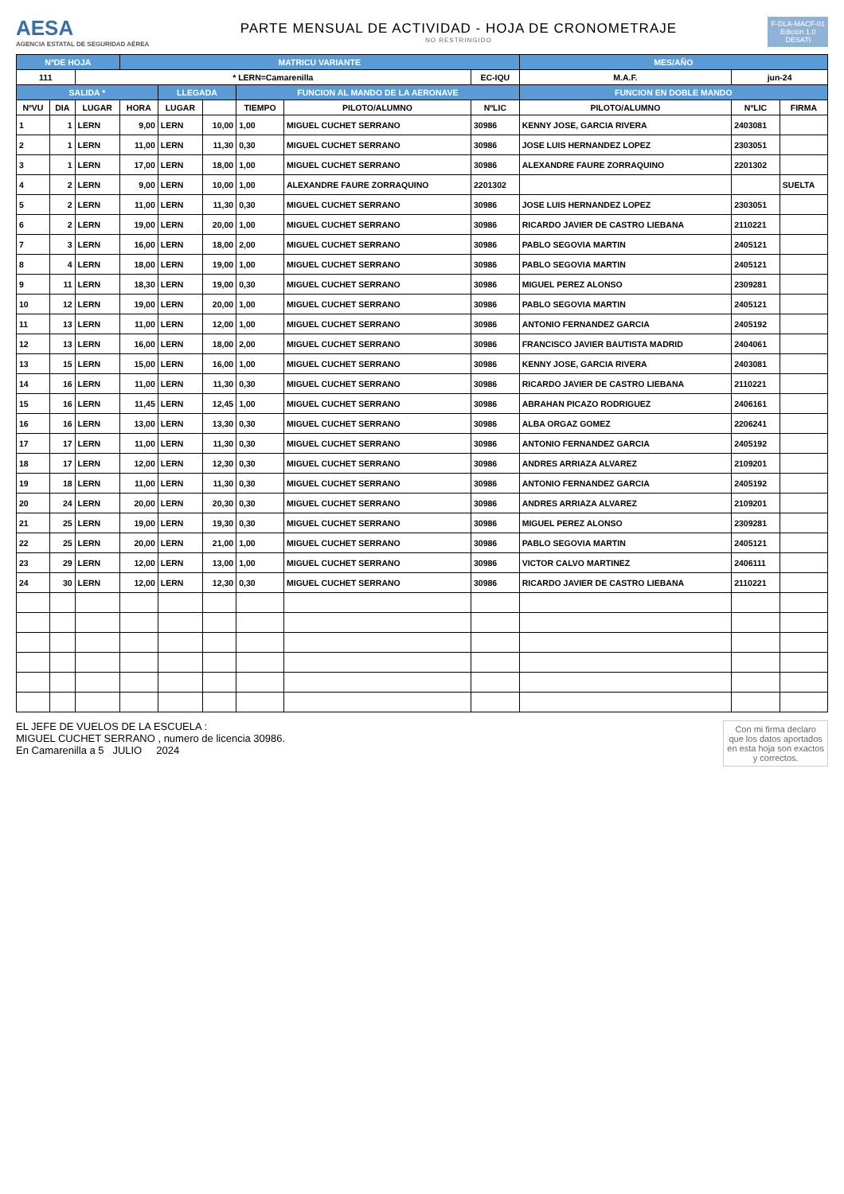AESA
AGENCIA ESTATAL DE SEGURIDAD AÉREA
PARTE MENSUAL DE ACTIVIDAD - HOJA DE CRONOMETRAJE
NO RESTRINGIDO
F-DLA-MACF-01
Edición 1.0
DESATI
| NºDE HOJA | | | MATRICU VARIANTE | | | | | | MES/AÑO | | |
| --- | --- | --- | --- | --- | --- | --- | --- | --- | --- | --- | --- |
| 111 | | * LERN=Camarenilla | | | | | | EC-IQU | M.A.F. | jun-24 | |
| SALIDA * | | | | LLEGADA | | FUNCION AL MANDO DE LA AERONAVE | | | FUNCION EN DOBLE MANDO | | |
| NºVU | DIA | LUGAR | HORA | LUGAR | | TIEMPO | PILOTO/ALUMNO | NºLIC | PILOTO/ALUMNO | NºLIC | FIRMA |
| 1 | 1 | LERN | 9,00 | LERN | 10,00 | 1,00 | MIGUEL CUCHET SERRANO | 30986 | KENNY JOSE, GARCIA RIVERA | 2403081 | |
| 2 | 1 | LERN | 11,00 | LERN | 11,30 | 0,30 | MIGUEL CUCHET SERRANO | 30986 | JOSE LUIS HERNANDEZ LOPEZ | 2303051 | |
| 3 | 1 | LERN | 17,00 | LERN | 18,00 | 1,00 | MIGUEL CUCHET SERRANO | 30986 | ALEXANDRE FAURE ZORRAQUINO | 2201302 | |
| 4 | 2 | LERN | 9,00 | LERN | 10,00 | 1,00 | ALEXANDRE FAURE ZORRAQUINO | 2201302 | | | SUELTA |
| 5 | 2 | LERN | 11,00 | LERN | 11,30 | 0,30 | MIGUEL CUCHET SERRANO | 30986 | JOSE LUIS HERNANDEZ LOPEZ | 2303051 | |
| 6 | 2 | LERN | 19,00 | LERN | 20,00 | 1,00 | MIGUEL CUCHET SERRANO | 30986 | RICARDO JAVIER DE CASTRO LIEBANA | 2110221 | |
| 7 | 3 | LERN | 16,00 | LERN | 18,00 | 2,00 | MIGUEL CUCHET SERRANO | 30986 | PABLO SEGOVIA MARTIN | 2405121 | |
| 8 | 4 | LERN | 18,00 | LERN | 19,00 | 1,00 | MIGUEL CUCHET SERRANO | 30986 | PABLO SEGOVIA MARTIN | 2405121 | |
| 9 | 11 | LERN | 18,30 | LERN | 19,00 | 0,30 | MIGUEL CUCHET SERRANO | 30986 | MIGUEL PEREZ ALONSO | 2309281 | |
| 10 | 12 | LERN | 19,00 | LERN | 20,00 | 1,00 | MIGUEL CUCHET SERRANO | 30986 | PABLO SEGOVIA MARTIN | 2405121 | |
| 11 | 13 | LERN | 11,00 | LERN | 12,00 | 1,00 | MIGUEL CUCHET SERRANO | 30986 | ANTONIO FERNANDEZ GARCIA | 2405192 | |
| 12 | 13 | LERN | 16,00 | LERN | 18,00 | 2,00 | MIGUEL CUCHET SERRANO | 30986 | FRANCISCO JAVIER BAUTISTA MADRID | 2404061 | |
| 13 | 15 | LERN | 15,00 | LERN | 16,00 | 1,00 | MIGUEL CUCHET SERRANO | 30986 | KENNY JOSE, GARCIA RIVERA | 2403081 | |
| 14 | 16 | LERN | 11,00 | LERN | 11,30 | 0,30 | MIGUEL CUCHET SERRANO | 30986 | RICARDO JAVIER DE CASTRO LIEBANA | 2110221 | |
| 15 | 16 | LERN | 11,45 | LERN | 12,45 | 1,00 | MIGUEL CUCHET SERRANO | 30986 | ABRAHAN PICAZO RODRIGUEZ | 2406161 | |
| 16 | 16 | LERN | 13,00 | LERN | 13,30 | 0,30 | MIGUEL CUCHET SERRANO | 30986 | ALBA ORGAZ GOMEZ | 2206241 | |
| 17 | 17 | LERN | 11,00 | LERN | 11,30 | 0,30 | MIGUEL CUCHET SERRANO | 30986 | ANTONIO FERNANDEZ GARCIA | 2405192 | |
| 18 | 17 | LERN | 12,00 | LERN | 12,30 | 0,30 | MIGUEL CUCHET SERRANO | 30986 | ANDRES ARRIAZA ALVAREZ | 2109201 | |
| 19 | 18 | LERN | 11,00 | LERN | 11,30 | 0,30 | MIGUEL CUCHET SERRANO | 30986 | ANTONIO FERNANDEZ GARCIA | 2405192 | |
| 20 | 24 | LERN | 20,00 | LERN | 20,30 | 0,30 | MIGUEL CUCHET SERRANO | 30986 | ANDRES ARRIAZA ALVAREZ | 2109201 | |
| 21 | 25 | LERN | 19,00 | LERN | 19,30 | 0,30 | MIGUEL CUCHET SERRANO | 30986 | MIGUEL PEREZ ALONSO | 2309281 | |
| 22 | 25 | LERN | 20,00 | LERN | 21,00 | 1,00 | MIGUEL CUCHET SERRANO | 30986 | PABLO SEGOVIA MARTIN | 2405121 | |
| 23 | 29 | LERN | 12,00 | LERN | 13,00 | 1,00 | MIGUEL CUCHET SERRANO | 30986 | VICTOR CALVO MARTINEZ | 2406111 | |
| 24 | 30 | LERN | 12,00 | LERN | 12,30 | 0,30 | MIGUEL CUCHET SERRANO | 30986 | RICARDO JAVIER DE CASTRO LIEBANA | 2110221 | |
EL JEFE DE VUELOS DE LA ESCUELA :
MIGUEL CUCHET SERRANO , numero de licencia 30986.
En Camarenilla a 5 JULIO 2024
Con mi firma declaro
que los datos aportados
en esta hoja son exactos
y correctos.